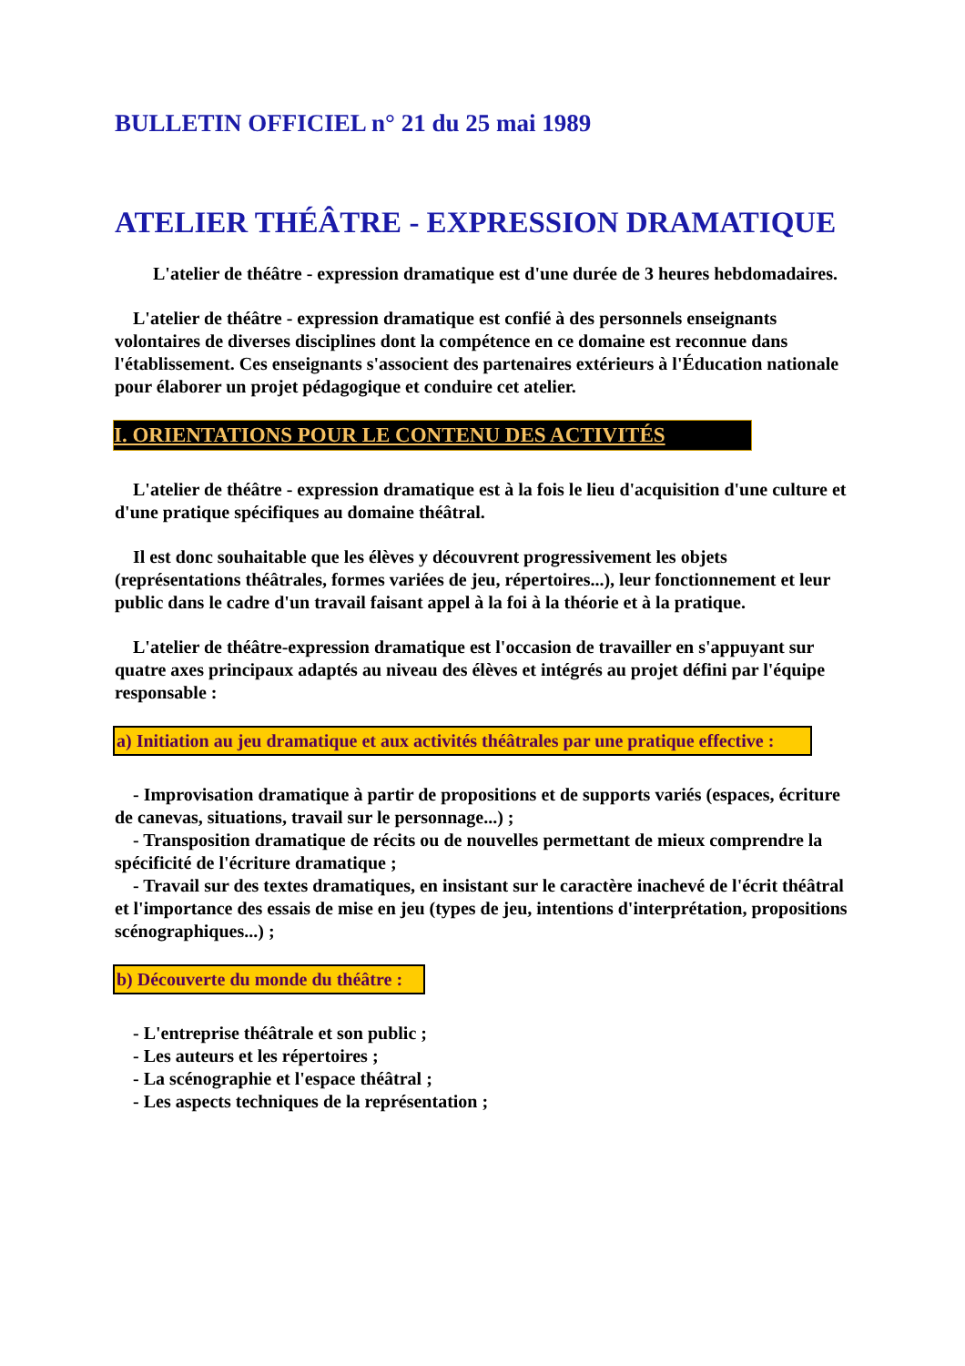BULLETIN OFFICIEL n° 21 du 25 mai 1989
ATELIER THÉÂTRE - EXPRESSION DRAMATIQUE
L'atelier de théâtre - expression dramatique est d'une durée de 3 heures hebdomadaires.
L'atelier de théâtre - expression dramatique est confié à des personnels enseignants volontaires de diverses disciplines dont la compétence en ce domaine est reconnue dans l'établissement. Ces enseignants s'associent des partenaires extérieurs à l'Éducation nationale pour élaborer un projet pédagogique et conduire cet atelier.
I. ORIENTATIONS POUR LE CONTENU DES ACTIVITÉS
L'atelier de théâtre - expression dramatique est à la fois le lieu d'acquisition d'une culture et d'une pratique spécifiques au domaine théâtral.
Il est donc souhaitable que les élèves y découvrent progressivement les objets (représentations théâtrales, formes variées de jeu, répertoires...), leur fonctionnement et leur public dans le cadre d'un travail faisant appel à la foi à la théorie et à la pratique.
L'atelier de théâtre-expression dramatique est l'occasion de travailler en s'appuyant sur quatre axes principaux adaptés au niveau des élèves et intégrés au projet défini par l'équipe responsable :
a) Initiation au jeu dramatique et aux activités théâtrales par une pratique effective :
- Improvisation dramatique à partir de propositions et de supports variés (espaces, écriture de canevas, situations, travail sur le personnage...) ;
- Transposition dramatique de récits ou de nouvelles permettant de mieux comprendre la spécificité de l'écriture dramatique ;
- Travail sur des textes dramatiques, en insistant sur le caractère inachevé de l'écrit théâtral et l'importance des essais de mise en jeu (types de jeu, intentions d'interprétation, propositions scénographiques...) ;
b) Découverte du monde du théâtre :
- L'entreprise théâtrale et son public ;
- Les auteurs et les répertoires ;
- La scénographie et l'espace théâtral ;
- Les aspects techniques de la représentation ;